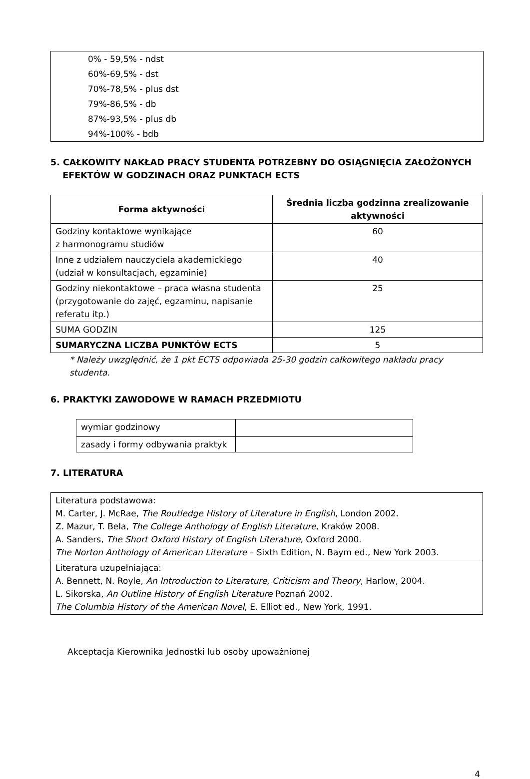0% - 59,5% - ndst
60%-69,5% - dst
70%-78,5% - plus dst
79%-86,5% - db
87%-93,5% - plus db
94%-100% - bdb
5. CAŁKOWITY NAKŁAD PRACY STUDENTA POTRZEBNY DO OSIĄGNIĘCIA ZAŁOŻONYCH
EFEKTÓW W GODZINACH ORAZ PUNKTACH ECTS
| Forma aktywności | Średnia liczba godzinna zrealizowanie aktywności |
| --- | --- |
| Godziny kontaktowe wynikające z harmonogramu studiów | 60 |
| Inne z udziałem nauczyciela akademickiego (udział w konsultacjach, egzaminie) | 40 |
| Godziny niekontaktowe – praca własna studenta (przygotowanie do zajęć, egzaminu, napisanie referatu itp.) | 25 |
| SUMA GODZIN | 125 |
| SUMARYCZNA LICZBA PUNKTÓW ECTS | 5 |
* Należy uwzględnić, że 1 pkt ECTS odpowiada 25-30 godzin całkowitego nakładu pracy
studenta.
6. PRAKTYKI ZAWODOWE W RAMACH PRZEDMIOTU
| wymiar godzinowy | |
| zasady i formy odbywania praktyk | |
7. LITERATURA
| Literatura podstawowa: M. Carter, J. McRae, The Routledge History of Literature in English , London 2002. Z. Mazur, T. Bela, The College Anthology of English Literature , Kraków 2008. A. Sanders, The Short Oxford History of English Literature , Oxford 2000. The Norton Anthology of American Literature – Sixth Edition, N. Baym ed., New York 2003. |
| Literatura uzupełniająca: A. Bennett, N. Royle, An Introduction to Literature, Criticism and Theory , Harlow, 2004. L. Sikorska, An Outline History of English Literature Poznań 2002. The Columbia History of the American Novel , E. Elliot ed., New York, 1991. |
Akceptacja Kierownika Jednostki lub osoby upoważnionej
4